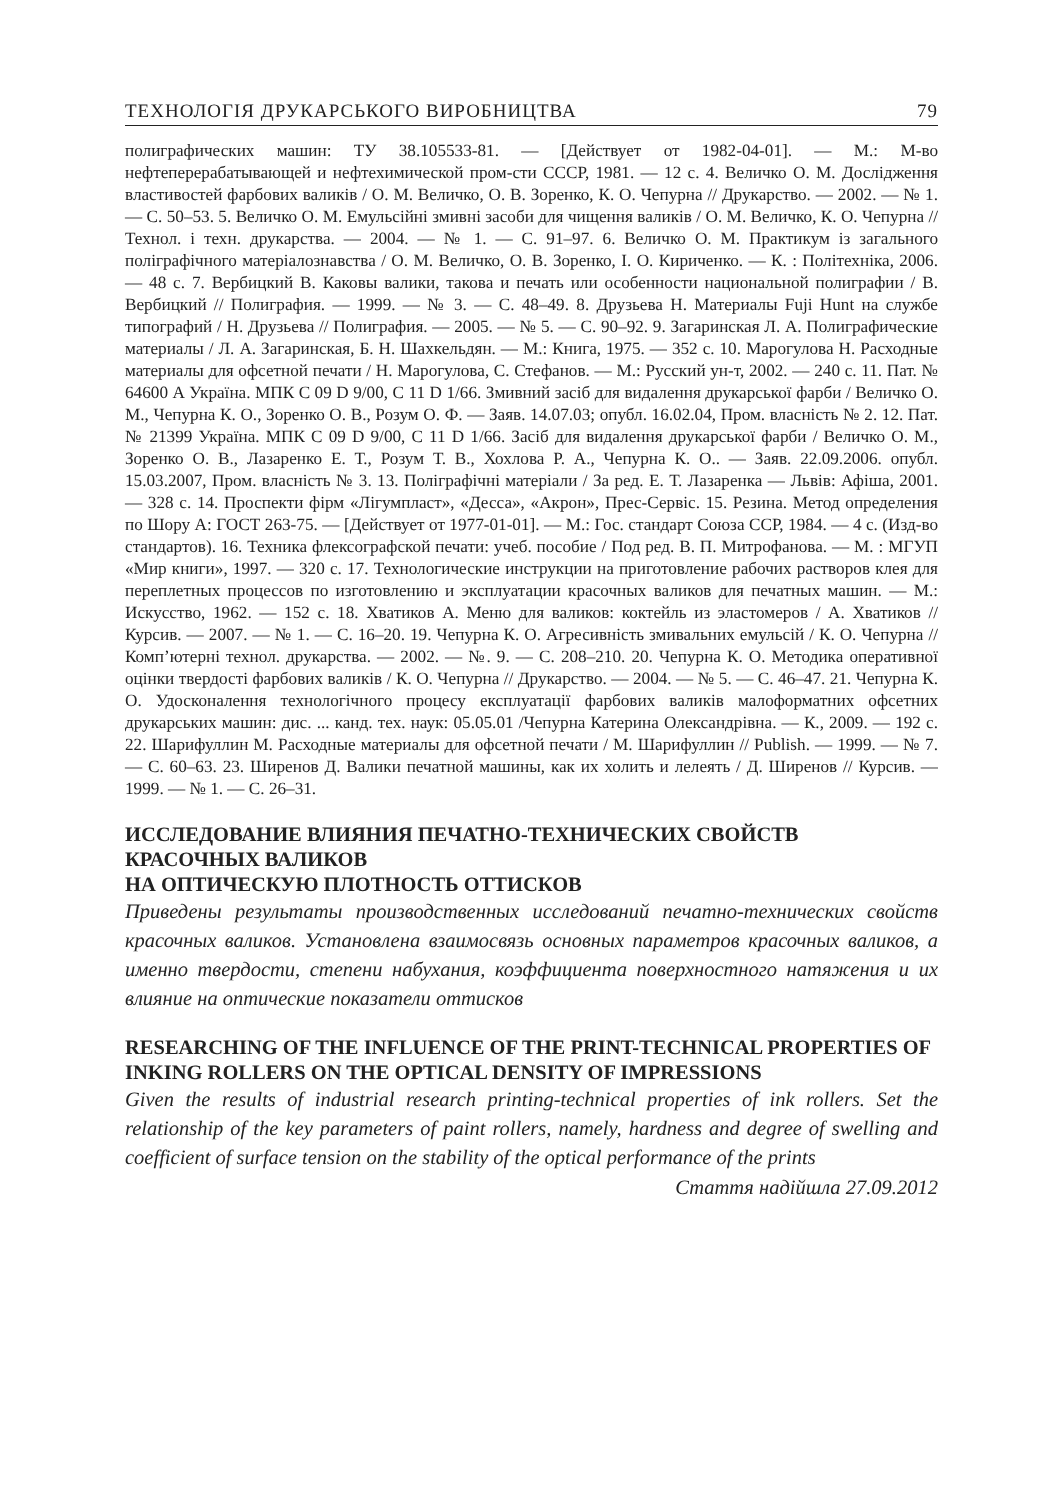ТЕХНОЛОГІЯ ДРУКАРСЬКОГО ВИРОБНИЦТВА 79
полиграфических машин: ТУ 38.105533-81. — [Действует от 1982-04-01]. — М.: М-во нефтеперерабатывающей и нефтехимической пром-сти СССР, 1981. — 12 с. 4. Величко О. М. Дослідження властивостей фарбових валиків / О. М. Величко, О. В. Зоренко, К. О. Чепурна // Друкарство. — 2002. — № 1. — С. 50–53. 5. Величко О. М. Емульсійні змивні засоби для чищення валиків / О. М. Величко, К. О. Чепурна // Технол. і техн. друкарства. — 2004. — № 1. — С. 91–97. 6. Величко О. М. Практикум із загального поліграфічного матеріалознавства / О. М. Величко, О. В. Зоренко, І. О. Кириченко. — К. : Політехніка, 2006. — 48 с. 7. Вербицкий В. Каковы валики, такова и печать или особенности национальной полиграфии / В. Вербицкий // Полиграфия. — 1999. — № 3. — С. 48–49. 8. Друзьева Н. Материалы Fuji Hunt на службе типографий / Н. Друзьева // Полиграфия. — 2005. — № 5. — С. 90–92. 9. Загаринская Л. А. Полиграфические материалы / Л. А. Загаринская, Б. Н. Шахкельдян. — М.: Книга, 1975. — 352 с. 10. Марогулова Н. Расходные материалы для офсетной печати / Н. Марогулова, С. Стефанов. — М.: Русский ун-т, 2002. — 240 с. 11. Пат. № 64600 А Україна. МПК С 09 D 9/00, С 11 D 1/66. Змивний засіб для видалення друкарської фарби / Величко О. М., Чепурна К. О., Зоренко О. В., Розум О. Ф. — Заяв. 14.07.03; опубл. 16.02.04, Пром. власність № 2. 12. Пат. № 21399 Україна. МПК С 09 D 9/00, С 11 D 1/66. Засіб для видалення друкарської фарби / Величко О. М., Зоренко О. В., Лазаренко Е. Т., Розум Т. В., Хохлова Р. А., Чепурна К. О.. — Заяв. 22.09.2006. опубл. 15.03.2007, Пром. власність № 3. 13. Поліграфічні матеріали / За ред. Е. Т. Лазаренка — Львів: Афіша, 2001. — 328 с. 14. Проспекти фірм «Лігумпласт», «Десса», «Акрон», Прес-Сервіс. 15. Резина. Метод определения по Шору А: ГОСТ 263-75. — [Действует от 1977-01-01]. — М.: Гос. стандарт Союза ССР, 1984. — 4 с. (Изд-во стандартов). 16. Техника флексографской печати: учеб. пособие / Под ред. В. П. Митрофанова. — М. : МГУП «Мир книги», 1997. — 320 с. 17. Технологические инструкции на приготовление рабочих растворов клея для переплетных процессов по изготовлению и эксплуатации красочных валиков для печатных машин. — М.: Искусство, 1962. — 152 с. 18. Хватиков А. Меню для валиков: коктейль из эластомеров / А. Хватиков // Курсив. — 2007. — № 1. — С. 16–20. 19. Чепурна К. О. Агресивність змивальних емульсій / К. О. Чепурна // Комп’ютерні технол. друкарства. — 2002. — №. 9. — С. 208–210. 20. Чепурна К. О. Методика оперативної оцінки твердості фарбових валиків / К. О. Чепурна // Друкарство. — 2004. — № 5. — С. 46–47. 21. Чепурна К. О. Удосконалення технологічного процесу експлуатації фарбових валиків малоформатних офсетних друкарських машин: дис. ... канд. тех. наук: 05.05.01 /Чепурна Катерина Олександрівна. — К., 2009. — 192 с. 22. Шарифуллин М. Расходные материалы для офсетной печати / М. Шарифуллин // Publish. — 1999. — № 7. — С. 60–63. 23. Ширенов Д. Валики печатной машины, как их холить и лелеять / Д. Ширенов // Курсив. — 1999. — № 1. — С. 26–31.
ИССЛЕДОВАНИЕ ВЛИЯНИЯ ПЕЧАТНО-ТЕХНИЧЕСКИХ СВОЙСТВ КРАСОЧНЫХ ВАЛИКОВ
НА ОПТИЧЕСКУЮ ПЛОТНОСТЬ ОТТИСКОВ
Приведены результаты производственных исследований печатно-технических свойств красочных валиков. Установлена взаимосвязь основных параметров красочных валиков, а именно твердости, степени набухания, коэффициента поверхностного натяжения и их влияние на оптические показатели оттисков
RESEARCHING OF THE INFLUENCE OF THE PRINT-TECHNICAL PROPERTIES OF INKING ROLLERS ON THE OPTICAL DENSITY OF IMPRESSIONS
Given the results of industrial research printing-technical properties of ink rollers. Set the relationship of the key parameters of paint rollers, namely, hardness and degree of swelling and coefficient of surface tension on the stability of the optical performance of the prints
Стаття надійшла 27.09.2012